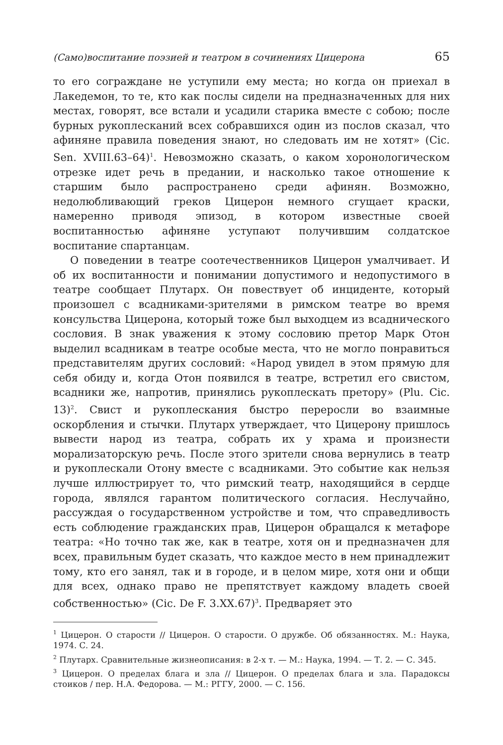(Само)воспитание поэзией и театром в сочинениях Цицерона 65
то его сограждане не уступили ему места; но когда он приехал в Лакедемон, то те, кто как послы сидели на предназначенных для них местах, говорят, все встали и усадили старика вместе с собою; после бурных рукоплесканий всех собравшихся один из послов сказал, что афиняне правила поведения знают, но следовать им не хотят» (Cic. Sen. XVIII.63–64)<sup>1</sup>. Невозможно сказать, о каком хоронологическом отрезке идет речь в предании, и насколько такое отношение к старшим было распространено среди афинян. Возможно, недолюбливающий греков Цицерон немного сгущает краски, намеренно приводя эпизод, в котором известные своей воспитанностью афиняне уступают получившим солдатское воспитание спартанцам.
О поведении в театре соотечественников Цицерон умалчивает. И об их воспитанности и понимании допустимого и недопустимого в театре сообщает Плутарх. Он повествует об инциденте, который произошел с всадниками-зрителями в римском театре во время консульства Цицерона, который тоже был выходцем из всаднического сословия. В знак уважения к этому сословию претор Марк Отон выделил всадникам в театре особые места, что не могло понравиться представителям других сословий: «Народ увидел в этом прямую для себя обиду и, когда Отон появился в театре, встретил его свистом, всадники же, напротив, принялись рукоплескать претору» (Plu. Cic. 13)<sup>2</sup>. Свист и рукоплескания быстро переросли во взаимные оскорбления и стычки. Плутарх утверждает, что Цицерону пришлось вывести народ из театра, собрать их у храма и произнести морализаторскую речь. После этого зрители снова вернулись в театр и рукоплескали Отону вместе с всадниками. Это событие как нельзя лучше иллюстрирует то, что римский театр, находящийся в сердце города, являлся гарантом политического согласия. Неслучайно, рассуждая о государственном устройстве и том, что справедливость есть соблюдение гражданских прав, Цицерон обращался к метафоре театра: «Но точно так же, как в театре, хотя он и предназначен для всех, правильным будет сказать, что каждое место в нем принадлежит тому, кто его занял, так и в городе, и в целом мире, хотя они и общи для всех, однако право не препятствует каждому владеть своей собственностью» (Cic. De F. 3.XX.67)<sup>3</sup>. Предваряет это
<sup>1</sup> Цицерон. О старости // Цицерон. О старости. О дружбе. Об обязанностях. М.: Наука, 1974. С. 24.
<sup>2</sup> Плутарх. Сравнительные жизнеописания: в 2-х т. — М.: Наука, 1994. — Т. 2. — С. 345.
<sup>3</sup> Цицерон. О пределах блага и зла // Цицерон. О пределах блага и зла. Парадоксы стоиков / пер. Н.А. Федорова. — М.: РГГУ, 2000. — С. 156.